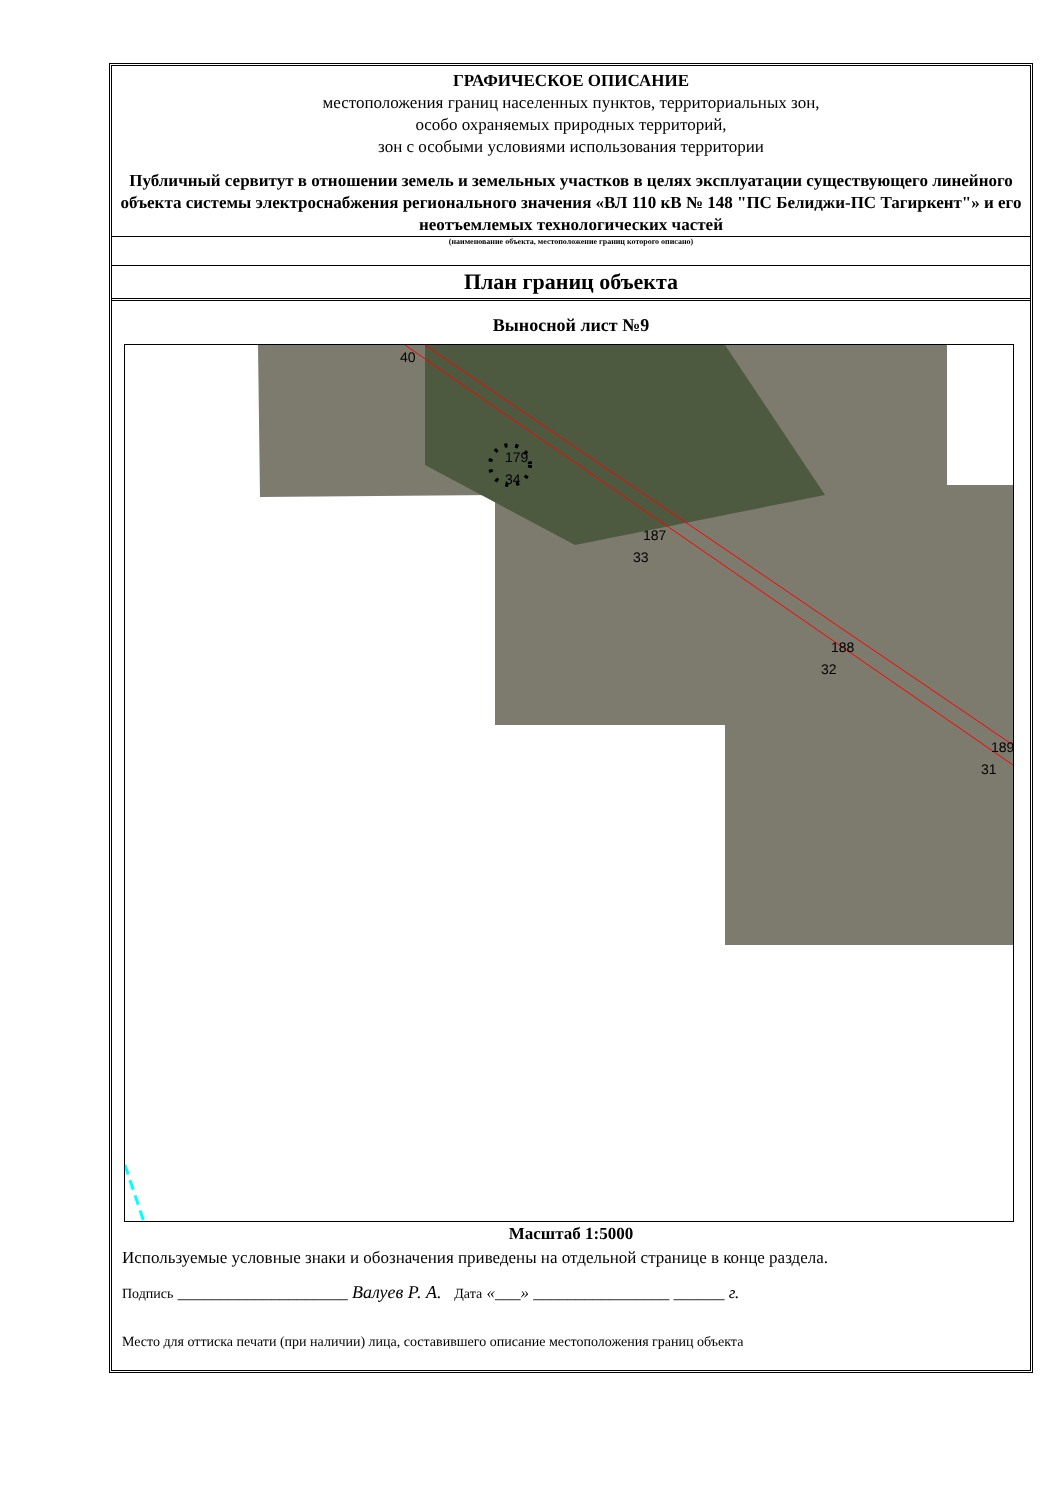ГРАФИЧЕСКОЕ ОПИСАНИЕ
местоположения границ населенных пунктов, территориальных зон,
особо охраняемых природных территорий,
зон с особыми условиями использования территории
Публичный сервитут в отношении земель и земельных участков в целях эксплуатации существующего линейного объекта системы электроснабжения регионального значения «ВЛ 110 кВ № 148 "ПС Белиджи-ПС Тагиркент"» и его неотъемлемых технологических частей
(наименование объекта, местоположение границ которого описано)
План границ объекта
Выносной лист №9
40
179
34
187
33
188
32
189
31
Масштаб 1:5000
Используемые условные знаки и обозначения приведены на отдельной странице в конце раздела.
Подпись ____________________ Валуев Р. А. Дата «___» ________________ ______ г.
Место для оттиска печати (при наличии) лица, составившего описание местоположения границ объекта